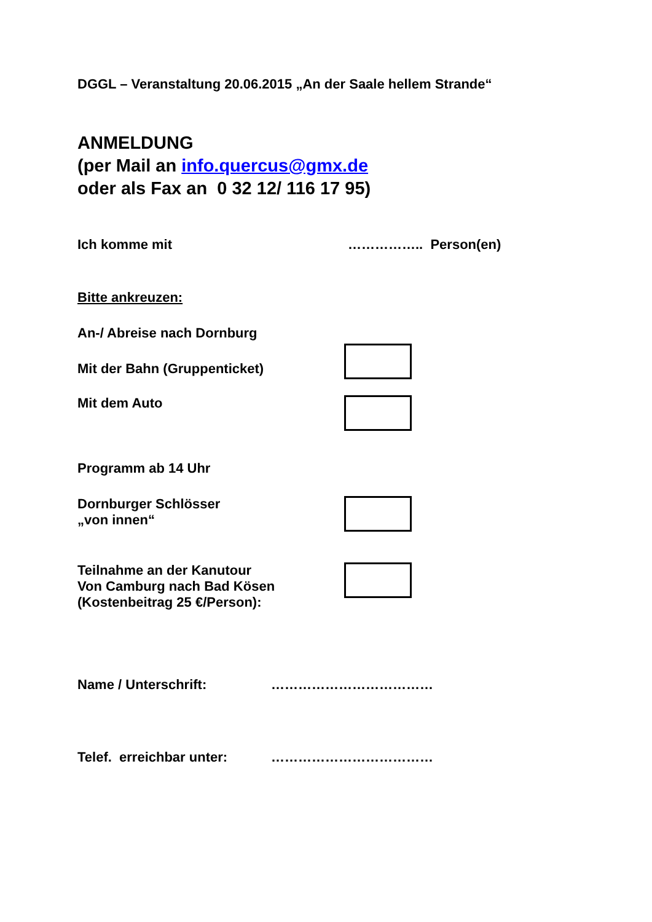DGGL – Veranstaltung 20.06.2015 „An der Saale hellem Strande“
ANMELDUNG
(per Mail an info.quercus@gmx.de
oder als Fax an 0 32 12/ 116 17 95)
Ich komme mit …………….. Person(en)
Bitte ankreuzen:
An-/ Abreise nach Dornburg
Mit der Bahn (Gruppenticket)
Mit dem Auto
Programm ab 14 Uhr
Dornburger Schlösser
„von innen“
Teilnahme an der Kanutour
Von Camburg nach Bad Kösen
(Kostenbeitrag 25 €/Person):
Name / Unterschrift: ………………………………
Telef. erreichbar unter:
………………………………